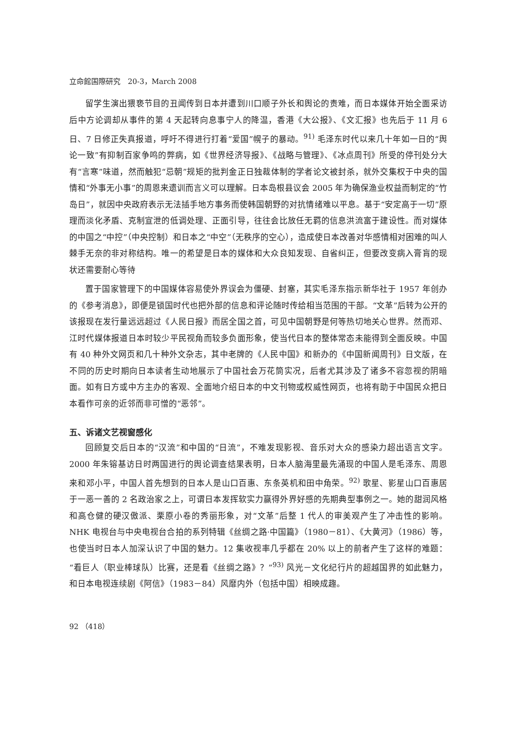立命館国際研究　20-3，March 2008
留学生演出猥亵节目的丑闻传到日本并遭到川口顺子外长和舆论的责难，而日本媒体开始全面采访后中方论调却从事件的第 4 天起转向息事宁人的降温，香港《大公报》、《文汇报》也先后于 11 月 6 日、7 日修正失真报道，呼吁不得进行打着“爱国”幌子的暴动。<sup>91)</sup> 毛泽东时代以来几十年如一日的“舆论一致”有抑制百家争鸣的弊病，如《世界经济导报》、《战略与管理》、《冰点周刊》所受的停刊处分大有“言寒”味道，然而触犯“忌朝”规矩的批判金正日独裁体制的学者论文被封杀，就外交集权于中央的国情和“外事无小事”的周恩来遗训而言义可以理解。日本岛根县议会 2005 年为确保渔业权益而制定的“竹岛日”，就因中央政府表示无法插手地方事务而使韩国朝野的对抗情绪难以平息。基于“安定高于一切”原理而淡化矛盾、克制宣泄的低调处理、正面引导，往往会比放任无羁的信息洪流富于建设性。而对媒体的中国之“中控”（中央控制）和日本之“中空”（无秩序的空心），造成使日本改善对华感情相对困难的叫人棘手无奈的非对称结构。唯一的希望是日本的媒体和大众良知发现、自省纠正，但要改变病入膏肓的现状还需要耐心等待
置于国家管理下的中国媒体容易使外界误会为僵硬、封塞，其实毛泽东指示新华社于 1957 年创办的《参考消息》，即便是锁国时代也把外部的信息和评论随时传给相当范围的干部。“文革”后转为公开的该报现在发行量远远超过《人民日报》而居全国之首，可见中国朝野是何等热切地关心世界。然而邓、江时代媒体报道日本时较少平民视角而较多负面形象，使当代日本的整体常态未能得到全面反映。中国有 40 种外文网页和几十种外文杂志，其中老牌的《人民中国》和新办的《中国新闻周刊》日文版，在不同的历史时期向日本读者生动地展示了中国社会万花筒实况，后者尤其涉及了诸多不容忽视的阴暗面。如有日方或中方主办的客观、全面地介绍日本的中文刊物或权威性网页，也将有助于中国民众把日本看作可亲的近邻而非可憎的“恶邻”。
五、诉诸文艺视窗感化
回顾复交后日本的“汉流”和中国的“日流”，不难发现影视、音乐对大众的感染力超出语言文字。2000 年朱镕基访日时两国进行的舆论调查结果表明，日本人脑海里最先涌现的中国人是毛泽东、周恩来和邓小平，中国人首先想到的日本人是山口百惠、东条英机和田中角荣。<sup>92)</sup> 歌星、影星山口百惠居于一恶一善的 2 名政治家之上，可谓日本发挥软实力赢得外界好感的先期典型事例之一。她的甜润风格和高仓健的硬汉傲派、栗原小卷的秀丽形象，对“文革”后整 1 代人的审美观产生了冲击性的影响。NHK 电视台与中央电视台合拍的系列特辑《丝绸之路·中国篇》（1980－81）、《大黄河》（1986）等，也使当时日本人加深认识了中国的魅力。12 集收视率几乎都在 20% 以上的前者产生了这样的难题：“看巨人（职业棒球队）比赛，还是看《丝绸之路》？”<sup>93)</sup> 风光－文化纪行片的超越国界的如此魅力，和日本电视连续剧《阿信》（1983－84）风靡内外（包括中国）相映成趣。
92 （418）